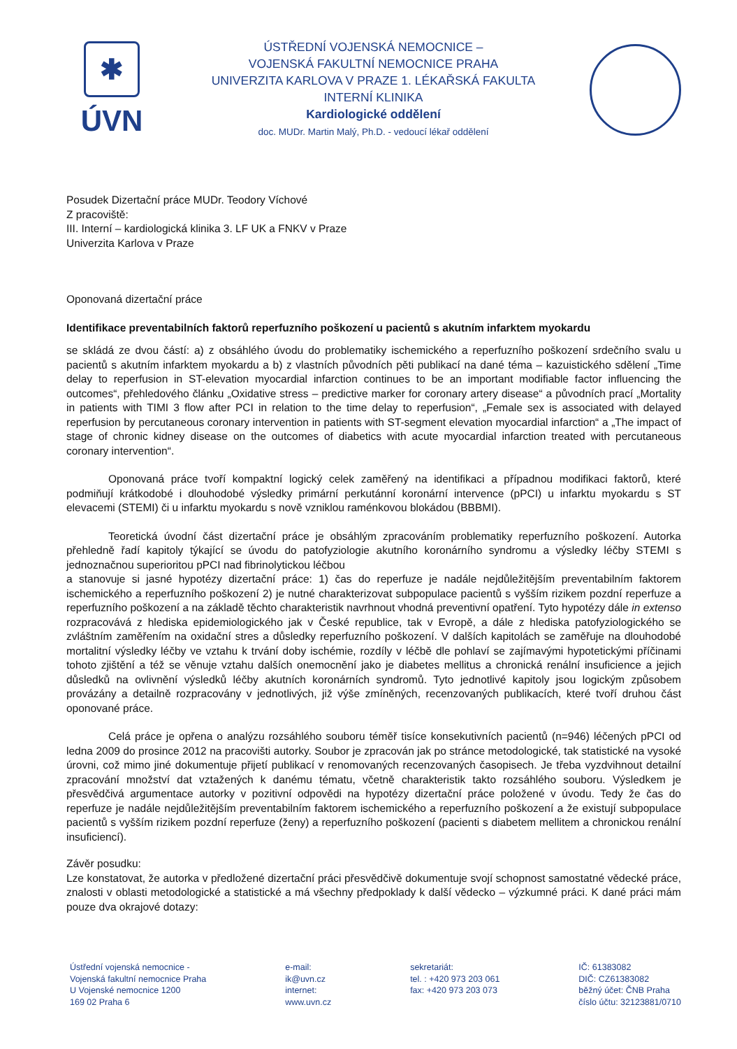✱
ÚVN
ÚSTŘEDNÍ VOJENSKÁ NEMOCNICE –
VOJENSKÁ FAKULTNÍ NEMOCNICE PRAHA
UNIVERZITA KARLOVA V PRAZE 1. LÉKAŘSKÁ FAKULTA
INTERNÍ KLINIKA
Kardiologické oddělení
doc. MUDr. Martin Malý, Ph.D. - vedoucí lékař oddělení
Posudek Dizertační práce MUDr. Teodory Víchové
Z pracoviště:
III. Interní – kardiologická klinika 3. LF UK a FNKV v Praze
Univerzita Karlova v Praze
Oponovaná dizertační práce
Identifikace preventabilních faktorů reperfuzního poškození u pacientů s akutním infarktem myokardu
se skládá ze dvou částí: a) z obsáhlého úvodu do problematiky ischemického a reperfuzního poškození srdečního svalu u pacientů s akutním infarktem myokardu a b) z vlastních původních pěti publikací na dané téma – kazuistického sdělení „Time delay to reperfusion in ST-elevation myocardial infarction continues to be an important modifiable factor influencing the outcomes“, přehledového článku „Oxidative stress – predictive marker for coronary artery disease“ a původních prací „Mortality in patients with TIMI 3 flow after PCI in relation to the time delay to reperfusion“, „Female sex is associated with delayed reperfusion by percutaneous coronary intervention in patients with ST-segment elevation myocardial infarction“ a „The impact of stage of chronic kidney disease on the outcomes of diabetics with acute myocardial infarction treated with percutaneous coronary intervention“.
Oponovaná práce tvoří kompaktní logický celek zaměřený na identifikaci a případnou modifikaci faktorů, které podmiňují krátkodobé i dlouhodobé výsledky primární perkutánní koronární intervence (pPCI) u infarktu myokardu s ST elevacemi (STEMI) či u infarktu myokardu s nově vzniklou raménkovou blokádou (BBBMI).
Teoretická úvodní část dizertační práce je obsáhlým zpracováním problematiky reperfuzního poškození. Autorka přehledně řadí kapitoly týkající se úvodu do patofyziologie akutního koronárního syndromu a výsledky léčby STEMI s jednoznačnou superioritou pPCI nad fibrinolytickou léčbou
a stanovuje si jasné hypotézy dizertační práce: 1) čas do reperfuze je nadále nejdůležitějším preventabilním faktorem ischemického a reperfuzního poškození 2) je nutné charakterizovat subpopulace pacientů s vyšším rizikem pozdní reperfuze a reperfuzního poškození a na základě těchto charakteristik navrhnout vhodná preventivní opatření. Tyto hypotézy dále in extenso rozpracovává z hlediska epidemiologického jak v České republice, tak v Evropě, a dále z hlediska patofyziologického se zvláštním zaměřením na oxidační stres a důsledky reperfuzního poškození. V dalších kapitolách se zaměřuje na dlouhodobé mortalitní výsledky léčby ve vztahu k trvání doby ischémie, rozdíly v léčbě dle pohlaví se zajímavými hypotetickými příčinami tohoto zjištění a též se věnuje vztahu dalších onemocnění jako je diabetes mellitus a chronická renální insuficience a jejich důsledků na ovlivnění výsledků léčby akutních koronárních syndromů. Tyto jednotlivé kapitoly jsou logickým způsobem provázány a detailně rozpracovány v jednotlivých, již výše zmíněných, recenzovaných publikacích, které tvoří druhou část oponované práce.
Celá práce je opřena o analýzu rozsáhlého souboru téměř tisíce konsekutivních pacientů (n=946) léčených pPCI od ledna 2009 do prosince 2012 na pracovišti autorky. Soubor je zpracován jak po stránce metodologické, tak statistické na vysoké úrovni, což mimo jiné dokumentuje přijetí publikací v renomovaných recenzovaných časopisech. Je třeba vyzdvihnout detailní zpracování množství dat vztažených k danému tématu, včetně charakteristik takto rozsáhlého souboru. Výsledkem je přesvědčivá argumentace autorky v pozitivní odpovědi na hypotézy dizertační práce položené v úvodu. Tedy že čas do reperfuze je nadále nejdůležitějším preventabilním faktorem ischemického a reperfuzního poškození a že existují subpopulace pacientů s vyšším rizikem pozdní reperfuze (ženy) a reperfuzního poškození (pacienti s diabetem mellitem a chronickou renální insuficiencí).
Závěr posudku:
Lze konstatovat, že autorka v předložené dizertační práci přesvědčivě dokumentuje svojí schopnost samostatné vědecké práce, znalosti v oblasti metodologické a statistické a má všechny předpoklady k další vědecko – výzkumné práci. K dané práci mám pouze dva okrajové dotazy:
Ústřední vojenská nemocnice -
Vojenská fakultní nemocnice Praha
U Vojenské nemocnice 1200
169 02 Praha 6
e-mail:
ik@uvn.cz
internet:
www.uvn.cz
sekretariát:
tel. : +420 973 203 061
fax: +420 973 203 073
IČ: 61383082
DIČ: CZ61383082
běžný účet: ČNB Praha
číslo účtu: 32123881/0710